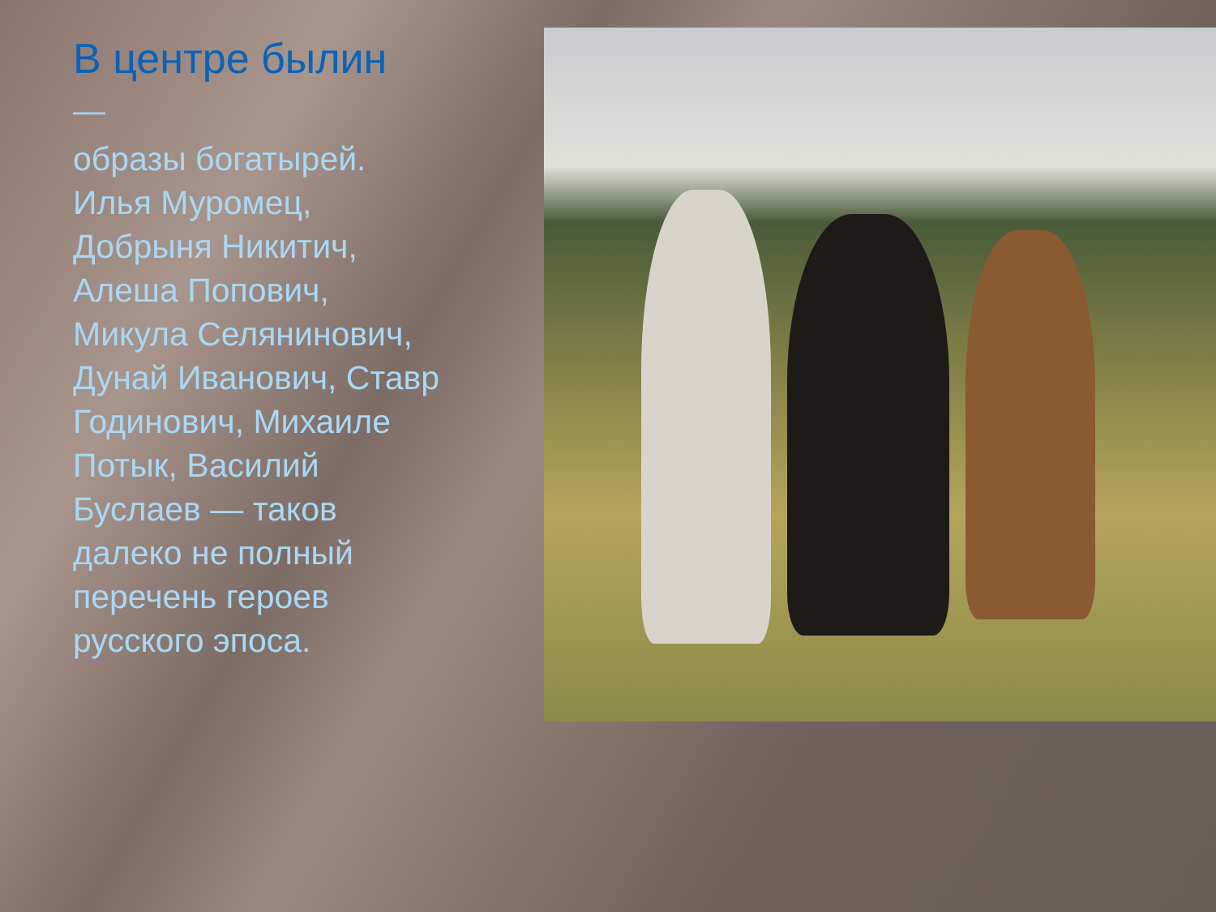В центре былин
—
образы богатырей. Илья Муромец, Добрыня Никитич, Алеша Попович, Микула Селянинович, Дунай Иванович, Ставр Годинович, Михаиле Потык, Василий Буслаев — таков далеко не полный перечень героев русского эпоса.